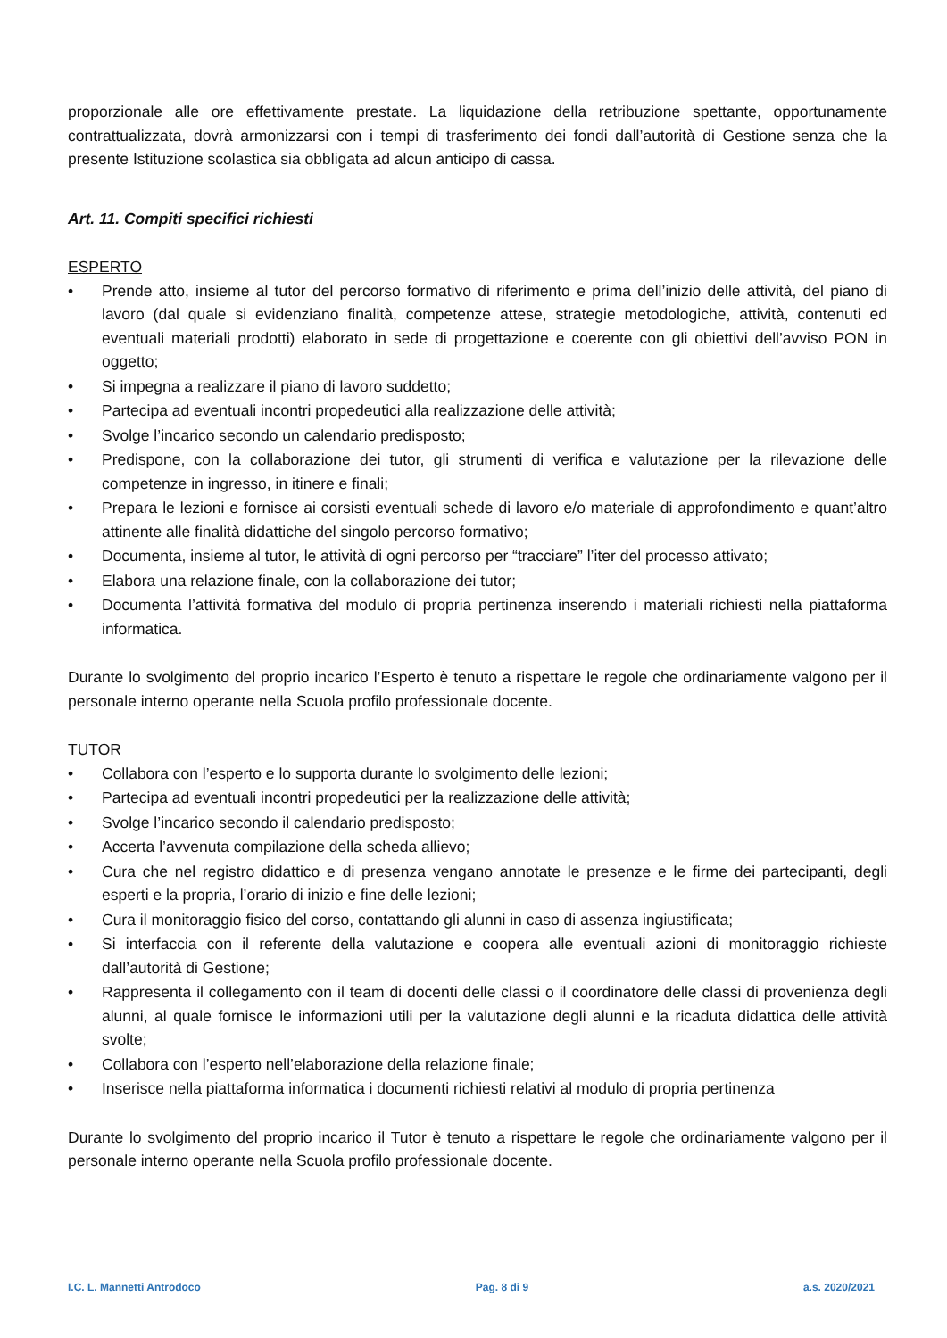proporzionale alle ore effettivamente prestate. La liquidazione della retribuzione spettante, opportunamente contrattualizzata, dovrà armonizzarsi con i tempi di trasferimento dei fondi dall’autorità di Gestione senza che la presente Istituzione scolastica sia obbligata ad alcun anticipo di cassa.
Art. 11. Compiti specifici richiesti
ESPERTO
• Prende atto, insieme al tutor del percorso formativo di riferimento e prima dell’inizio delle attività, del piano di lavoro (dal quale si evidenziano finalità, competenze attese, strategie metodologiche, attività, contenuti ed eventuali materiali prodotti) elaborato in sede di progettazione e coerente con gli obiettivi dell’avviso PON in oggetto;
• Si impegna a realizzare il piano di lavoro suddetto;
• Partecipa ad eventuali incontri propedeutici alla realizzazione delle attività;
• Svolge l’incarico secondo un calendario predisposto;
• Predispone, con la collaborazione dei tutor, gli strumenti di verifica e valutazione per la rilevazione delle competenze in ingresso, in itinere e finali;
• Prepara le lezioni e fornisce ai corsisti eventuali schede di lavoro e/o materiale di approfondimento e quant’altro attinente alle finalità didattiche del singolo percorso formativo;
• Documenta, insieme al tutor, le attività di ogni percorso per “tracciare” l’iter del processo attivato;
• Elabora una relazione finale, con la collaborazione dei tutor;
• Documenta l’attività formativa del modulo di propria pertinenza inserendo i materiali richiesti nella piattaforma informatica.
Durante lo svolgimento del proprio incarico l’Esperto è tenuto a rispettare le regole che ordinariamente valgono per il personale interno operante nella Scuola profilo professionale docente.
TUTOR
• Collabora con l’esperto e lo supporta durante lo svolgimento delle lezioni;
• Partecipa ad eventuali incontri propedeutici per la realizzazione delle attività;
• Svolge l’incarico secondo il calendario predisposto;
• Accerta l’avvenuta compilazione della scheda allievo;
• Cura che nel registro didattico e di presenza vengano annotate le presenze e le firme dei partecipanti, degli esperti e la propria, l’orario di inizio e fine delle lezioni;
• Cura il monitoraggio fisico del corso, contattando gli alunni in caso di assenza ingiustificata;
• Si interfaccia con il referente della valutazione e coopera alle eventuali azioni di monitoraggio richieste dall’autorità di Gestione;
• Rappresenta il collegamento con il team di docenti delle classi o il coordinatore delle classi di provenienza degli alunni, al quale fornisce le informazioni utili per la valutazione degli alunni e la ricaduta didattica delle attività svolte;
• Collabora con l’esperto nell’elaborazione della relazione finale;
• Inserisce nella piattaforma informatica i documenti richiesti relativi al modulo di propria pertinenza
Durante lo svolgimento del proprio incarico il Tutor è tenuto a rispettare le regole che ordinariamente valgono per il personale interno operante nella Scuola profilo professionale docente.
I.C. L. Mannetti Antrodoco Pag. 8 di 9 a.s. 2020/2021